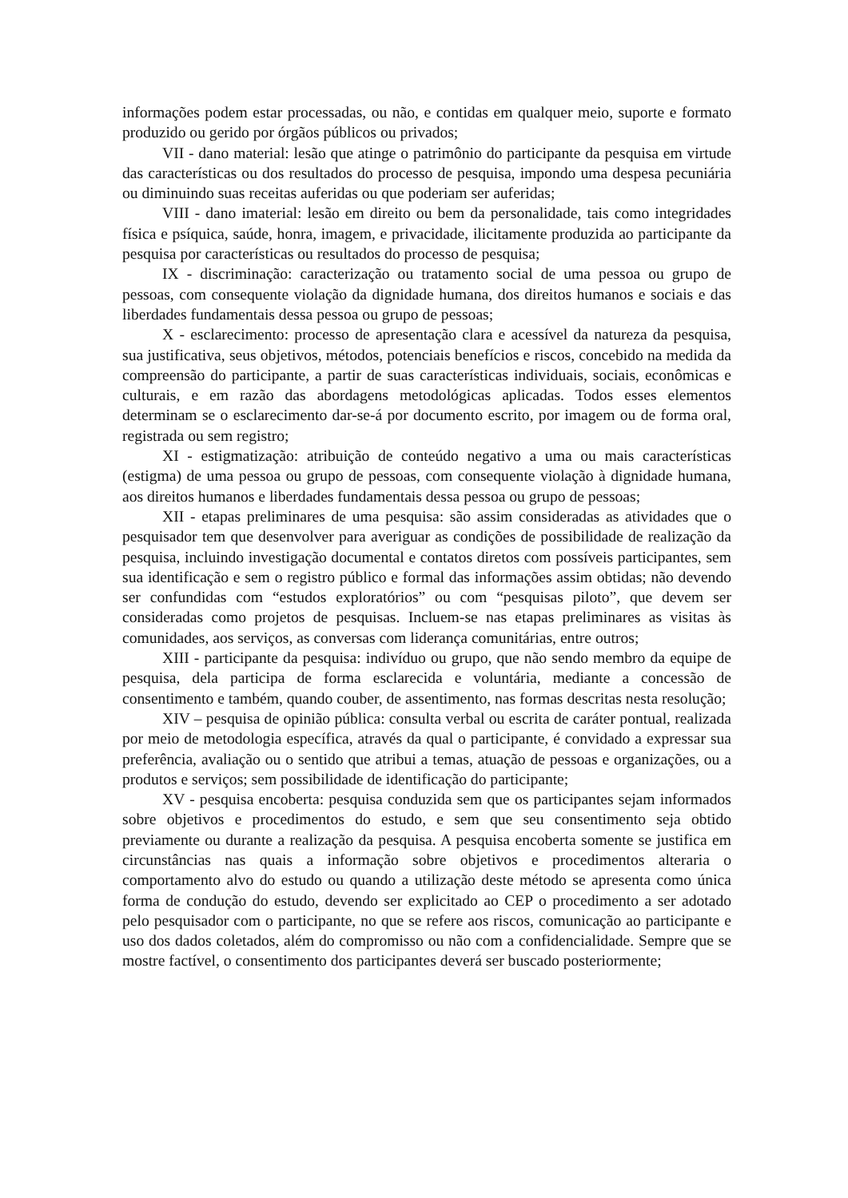informações podem estar processadas, ou não, e contidas em qualquer meio, suporte e formato produzido ou gerido por órgãos públicos ou privados;
VII - dano material: lesão que atinge o patrimônio do participante da pesquisa em virtude das características ou dos resultados do processo de pesquisa, impondo uma despesa pecuniária ou diminuindo suas receitas auferidas ou que poderiam ser auferidas;
VIII - dano imaterial: lesão em direito ou bem da personalidade, tais como integridades física e psíquica, saúde, honra, imagem, e privacidade, ilicitamente produzida ao participante da pesquisa por características ou resultados do processo de pesquisa;
IX - discriminação: caracterização ou tratamento social de uma pessoa ou grupo de pessoas, com consequente violação da dignidade humana, dos direitos humanos e sociais e das liberdades fundamentais dessa pessoa ou grupo de pessoas;
X - esclarecimento: processo de apresentação clara e acessível da natureza da pesquisa, sua justificativa, seus objetivos, métodos, potenciais benefícios e riscos, concebido na medida da compreensão do participante, a partir de suas características individuais, sociais, econômicas e culturais, e em razão das abordagens metodológicas aplicadas. Todos esses elementos determinam se o esclarecimento dar-se-á por documento escrito, por imagem ou de forma oral, registrada ou sem registro;
XI - estigmatização: atribuição de conteúdo negativo a uma ou mais características (estigma) de uma pessoa ou grupo de pessoas, com consequente violação à dignidade humana, aos direitos humanos e liberdades fundamentais dessa pessoa ou grupo de pessoas;
XII - etapas preliminares de uma pesquisa: são assim consideradas as atividades que o pesquisador tem que desenvolver para averiguar as condições de possibilidade de realização da pesquisa, incluindo investigação documental e contatos diretos com possíveis participantes, sem sua identificação e sem o registro público e formal das informações assim obtidas; não devendo ser confundidas com “estudos exploratórios” ou com “pesquisas piloto”, que devem ser consideradas como projetos de pesquisas. Incluem-se nas etapas preliminares as visitas às comunidades, aos serviços, as conversas com liderança comunitárias, entre outros;
XIII - participante da pesquisa: indivíduo ou grupo, que não sendo membro da equipe de pesquisa, dela participa de forma esclarecida e voluntária, mediante a concessão de consentimento e também, quando couber, de assentimento, nas formas descritas nesta resolução;
XIV – pesquisa de opinião pública: consulta verbal ou escrita de caráter pontual, realizada por meio de metodologia específica, através da qual o participante, é convidado a expressar sua preferência, avaliação ou o sentido que atribui a temas, atuação de pessoas e organizações, ou a produtos e serviços; sem possibilidade de identificação do participante;
XV - pesquisa encoberta: pesquisa conduzida sem que os participantes sejam informados sobre objetivos e procedimentos do estudo, e sem que seu consentimento seja obtido previamente ou durante a realização da pesquisa. A pesquisa encoberta somente se justifica em circunstâncias nas quais a informação sobre objetivos e procedimentos alteraria o comportamento alvo do estudo ou quando a utilização deste método se apresenta como única forma de condução do estudo, devendo ser explicitado ao CEP o procedimento a ser adotado pelo pesquisador com o participante, no que se refere aos riscos, comunicação ao participante e uso dos dados coletados, além do compromisso ou não com a confidencialidade. Sempre que se mostre factível, o consentimento dos participantes deverá ser buscado posteriormente;